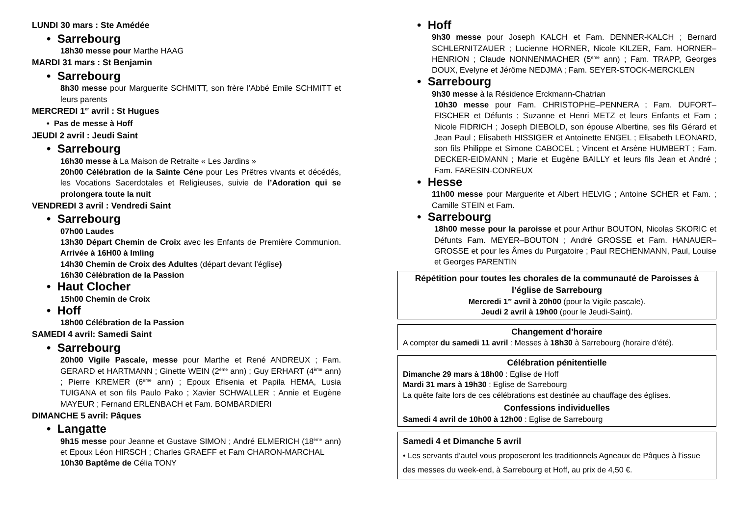LUNDI 30 mars : Ste Amédée
• Sarrebourg
18h30 messe pour Marthe HAAG
MARDI 31 mars : St Benjamin
• Sarrebourg
8h30 messe pour Marguerite SCHMITT, son frère l’Abbé Emile SCHMITT et leurs parents
MERCREDI 1<sup>er</sup> avril : St Hugues
• Pas de messe à Hoff
JEUDI 2 avril : Jeudi Saint
• Sarrebourg
16h30 messe à La Maison de Retraite « Les Jardins »
20h00 Célébration de la Sainte Cène pour Les Prêtres vivants et décédés, les Vocations Sacerdotales et Religieuses, suivie de l’Adoration qui se prolongera toute la nuit
VENDREDI 3 avril : Vendredi Saint
• Sarrebourg
07h00 Laudes
13h30 Départ Chemin de Croix avec les Enfants de Première Communion. Arrivée à 16H00 à Imling
14h30 Chemin de Croix des Adultes (départ devant l’église)
16h30 Célébration de la Passion
• Haut Clocher
15h00 Chemin de Croix
• Hoff
18h00 Célébration de la Passion
SAMEDI 4 avril: Samedi Saint
• Sarrebourg
20h00 Vigile Pascale, messe pour Marthe et René ANDREUX ; Fam. GERARD et HARTMANN ; Ginette WEIN (2<sup>ème</sup> ann) ; Guy ERHART (4<sup>ème</sup> ann) ; Pierre KREMER (6<sup>ème</sup> ann) ; Epoux Efisenia et Papila HEMA, Lusia TUIGANA et son fils Paulo Pako ; Xavier SCHWALLER ; Annie et Eugène MAYEUR ; Fernand ERLENBACH et Fam. BOMBARDIERI
DIMANCHE 5 avril: Pâques
• Langatte
9h15 messe pour Jeanne et Gustave SIMON ; André ELMERICH (18<sup>ème</sup> ann) et Epoux Léon HIRSCH ; Charles GRAEFF et Fam CHARON-MARCHAL 10h30 Baptême de Célia TONY
• Hoff
9h30 messe pour Joseph KALCH et Fam. DENNER-KALCH ; Bernard SCHLERNITZAUER ; Lucienne HORNER, Nicole KILZER, Fam. HORNER–HENRION ; Claude NONNENMACHER (5<sup>ème</sup> ann) ; Fam. TRAPP, Georges DOUX, Evelyne et Jérôme NEDJMA ; Fam. SEYER-STOCK-MERCKLEN
• Sarrebourg
9h30 messe à la Résidence Erckmann-Chatrian
10h30 messe pour Fam. CHRISTOPHE–PENNERA ; Fam. DUFORT–FISCHER et Défunts ; Suzanne et Henri METZ et leurs Enfants et Fam ; Nicole FIDRICH ; Joseph DIEBOLD, son épouse Albertine, ses fils Gérard et Jean Paul ; Elisabeth HISSIGER et Antoinette ENGEL ; Elisabeth LEONARD, son fils Philippe et Simone CABOCEL ; Vincent et Arsène HUMBERT ; Fam. DECKER-EIDMANN ; Marie et Eugène BAILLY et leurs fils Jean et André ; Fam. FARESIN-CONREUX
• Hesse
11h00 messe pour Marguerite et Albert HELVIG ; Antoine SCHER et Fam. ; Camille STEIN et Fam.
• Sarrebourg
18h00 messe pour la paroisse et pour Arthur BOUTON, Nicolas SKORIC et Défunts Fam. MEYER–BOUTON ; André GROSSE et Fam. HANAUER–GROSSE et pour les Âmes du Purgatoire ; Paul RECHENMANN, Paul, Louise et Georges PARENTIN
Répétition pour toutes les chorales de la communauté de Paroisses à l’église de Sarrebourg
Mercredi 1<sup>er</sup> avril à 20h00 (pour la Vigile pascale).
Jeudi 2 avril à 19h00 (pour le Jeudi-Saint).
Changement d’horaire
A compter du samedi 11 avril : Messes à 18h30 à Sarrebourg (horaire d’été).
Célébration pénitentielle
Dimanche 29 mars à 18h00 : Eglise de Hoff
Mardi 31 mars à 19h30 : Eglise de Sarrebourg
La quête faite lors de ces célébrations est destinée au chauffage des églises.
Confessions individuelles
Samedi 4 avril de 10h00 à 12h00 : Eglise de Sarrebourg
Samedi 4 et Dimanche 5 avril
• Les servants d’autel vous proposeront les traditionnels Agneaux de Pâques à l’issue des messes du week-end, à Sarrebourg et Hoff, au prix de 4,50 €.